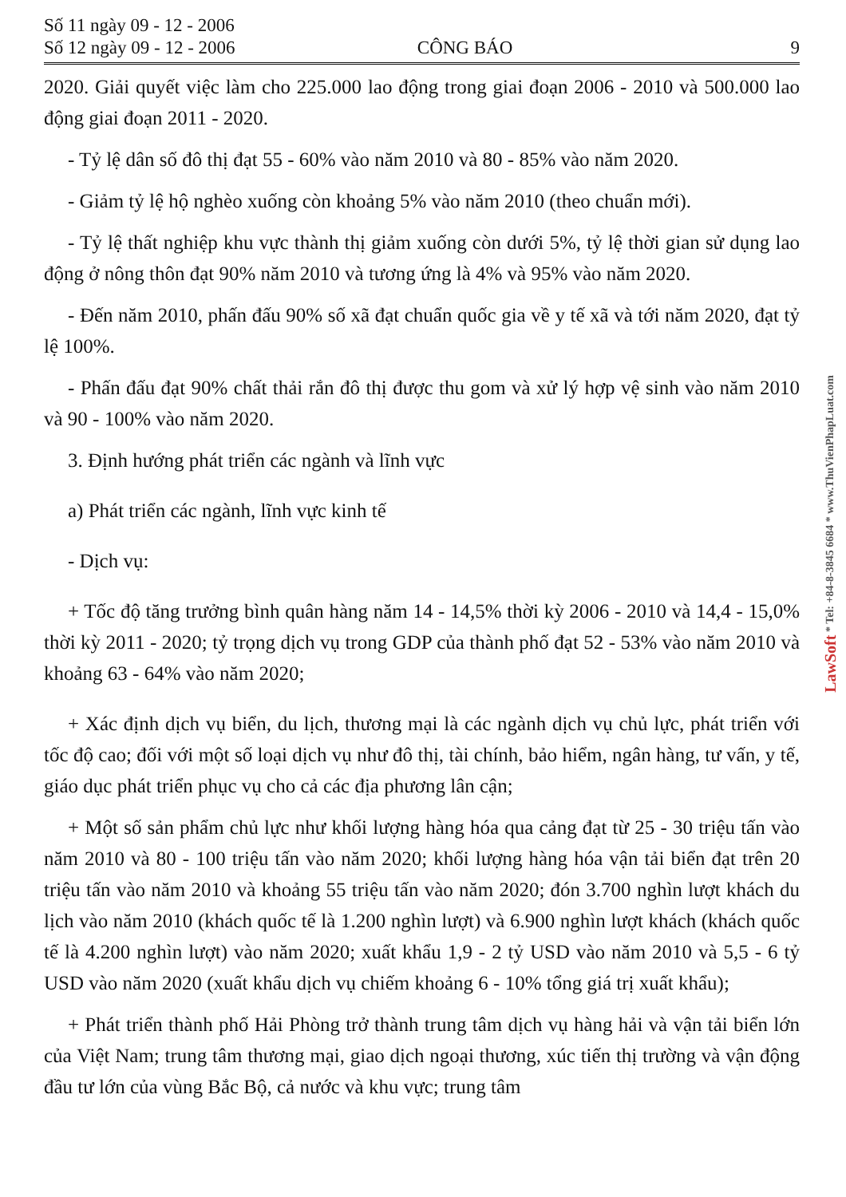Số 11 ngày 09 - 12 - 2006
Số 12 ngày 09 - 12 - 2006
CÔNG BÁO
9
2020. Giải quyết việc làm cho 225.000 lao động trong giai đoạn 2006 - 2010 và 500.000 lao động giai đoạn 2011 - 2020.
- Tỷ lệ dân số đô thị đạt 55 - 60% vào năm 2010 và 80 - 85% vào năm 2020.
- Giảm tỷ lệ hộ nghèo xuống còn khoảng 5% vào năm 2010 (theo chuẩn mới).
- Tỷ lệ thất nghiệp khu vực thành thị giảm xuống còn dưới 5%, tỷ lệ thời gian sử dụng lao động ở nông thôn đạt 90% năm 2010 và tương ứng là 4% và 95% vào năm 2020.
- Đến năm 2010, phấn đấu 90% số xã đạt chuẩn quốc gia về y tế xã và tới năm 2020, đạt tỷ lệ 100%.
- Phấn đấu đạt 90% chất thải rắn đô thị được thu gom và xử lý hợp vệ sinh vào năm 2010 và 90 - 100% vào năm 2020.
3. Định hướng phát triển các ngành và lĩnh vực
a) Phát triển các ngành, lĩnh vực kinh tế
- Dịch vụ:
+ Tốc độ tăng trưởng bình quân hàng năm 14 - 14,5% thời kỳ 2006 - 2010 và 14,4 - 15,0% thời kỳ 2011 - 2020; tỷ trọng dịch vụ trong GDP của thành phố đạt 52 - 53% vào năm 2010 và khoảng 63 - 64% vào năm 2020;
+ Xác định dịch vụ biển, du lịch, thương mại là các ngành dịch vụ chủ lực, phát triển với tốc độ cao; đối với một số loại dịch vụ như đô thị, tài chính, bảo hiểm, ngân hàng, tư vấn, y tế, giáo dục phát triển phục vụ cho cả các địa phương lân cận;
+ Một số sản phẩm chủ lực như khối lượng hàng hóa qua cảng đạt từ 25 - 30 triệu tấn vào năm 2010 và 80 - 100 triệu tấn vào năm 2020; khối lượng hàng hóa vận tải biển đạt trên 20 triệu tấn vào năm 2010 và khoảng 55 triệu tấn vào năm 2020; đón 3.700 nghìn lượt khách du lịch vào năm 2010 (khách quốc tế là 1.200 nghìn lượt) và 6.900 nghìn lượt khách (khách quốc tế là 4.200 nghìn lượt) vào năm 2020; xuất khẩu 1,9 - 2 tỷ USD vào năm 2010 và 5,5 - 6 tỷ USD vào năm 2020 (xuất khẩu dịch vụ chiếm khoảng 6 - 10% tổng giá trị xuất khẩu);
+ Phát triển thành phố Hải Phòng trở thành trung tâm dịch vụ hàng hải và vận tải biển lớn của Việt Nam; trung tâm thương mại, giao dịch ngoại thương, xúc tiến thị trường và vận động đầu tư lớn của vùng Bắc Bộ, cả nước và khu vực; trung tâm
LawSoft * Tel: +84-8-3845 6684 * www.ThuVienPhapLuat.com